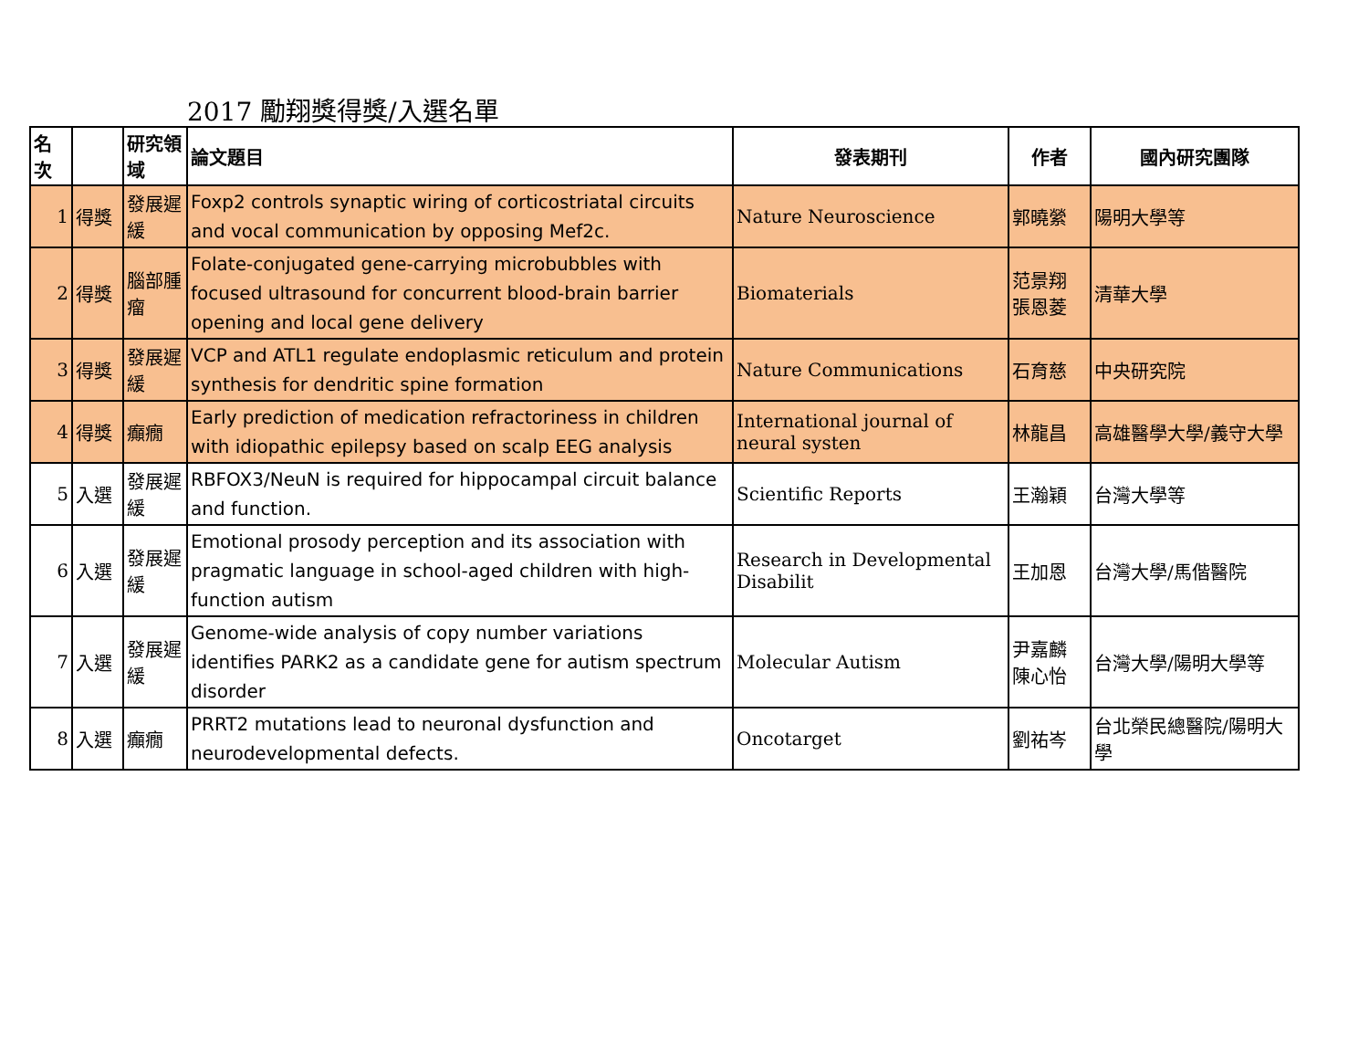2017 勵翔獎得獎/入選名單
| 名次 | | 研究領域 | 論文題目 | 發表期刊 | 作者 | 國內研究團隊 |
| --- | --- | --- | --- | --- | --- | --- |
| 1 | 得獎 | 發展遲緩 | Foxp2 controls synaptic wiring of corticostriatal circuits and vocal communication by opposing Mef2c. | Nature Neuroscience | 郭曉縈 | 陽明大學等 |
| 2 | 得獎 | 腦部腫瘤 | Folate-conjugated gene-carrying microbubbles with focused ultrasound for concurrent blood-brain barrier opening and local gene delivery | Biomaterials | 范景翔 張恩菱 | 清華大學 |
| 3 | 得獎 | 發展遲緩 | VCP and ATL1 regulate endoplasmic reticulum and protein synthesis for dendritic spine formation | Nature Communications | 石育慈 | 中央研究院 |
| 4 | 得獎 | 癲癇 | Early prediction of medication refractoriness in children with idiopathic epilepsy based on scalp EEG analysis | International journal of neural systen | 林龍昌 | 高雄醫學大學/義守大學 |
| 5 | 入選 | 發展遲緩 | RBFOX3/NeuN is required for hippocampal circuit balance and function. | Scientific Reports | 王瀚穎 | 台灣大學等 |
| 6 | 入選 | 發展遲緩 | Emotional prosody perception and its association with pragmatic language in school-aged children with high-function autism | Research in Developmental Disabilit | 王加恩 | 台灣大學/馬偕醫院 |
| 7 | 入選 | 發展遲緩 | Genome-wide analysis of copy number variations identifies PARK2 as a candidate gene for autism spectrum disorder | Molecular Autism | 尹嘉麟 陳心怡 | 台灣大學/陽明大學等 |
| 8 | 入選 | 癲癇 | PRRT2 mutations lead to neuronal dysfunction and neurodevelopmental defects. | Oncotarget | 劉祐岑 | 台北榮民總醫院/陽明大學 |